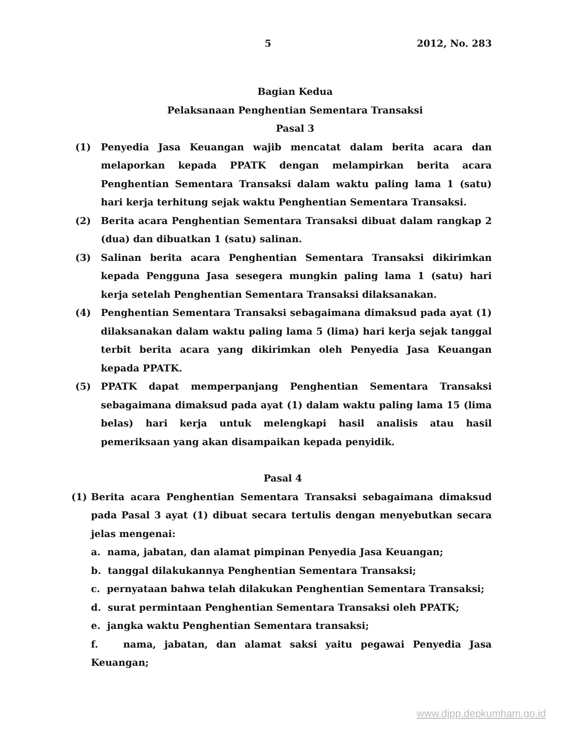5 2012, No. 283
Bagian Kedua
Pelaksanaan Penghentian Sementara Transaksi
Pasal 3
(1) Penyedia Jasa Keuangan wajib mencatat dalam berita acara dan melaporkan kepada PPATK dengan melampirkan berita acara Penghentian Sementara Transaksi dalam waktu paling lama 1 (satu) hari kerja terhitung sejak waktu Penghentian Sementara Transaksi.
(2) Berita acara Penghentian Sementara Transaksi dibuat dalam rangkap 2 (dua) dan dibuatkan 1 (satu) salinan.
(3) Salinan berita acara Penghentian Sementara Transaksi dikirimkan kepada Pengguna Jasa sesegera mungkin paling lama 1 (satu) hari kerja setelah Penghentian Sementara Transaksi dilaksanakan.
(4) Penghentian Sementara Transaksi sebagaimana dimaksud pada ayat (1) dilaksanakan dalam waktu paling lama 5 (lima) hari kerja sejak tanggal terbit berita acara yang dikirimkan oleh Penyedia Jasa Keuangan kepada PPATK.
(5) PPATK dapat memperpanjang Penghentian Sementara Transaksi sebagaimana dimaksud pada ayat (1) dalam waktu paling lama 15 (lima belas) hari kerja untuk melengkapi hasil analisis atau hasil pemeriksaan yang akan disampaikan kepada penyidik.
Pasal 4
(1) Berita acara Penghentian Sementara Transaksi sebagaimana dimaksud pada Pasal 3 ayat (1) dibuat secara tertulis dengan menyebutkan secara jelas mengenai:
a. nama, jabatan, dan alamat pimpinan Penyedia Jasa Keuangan;
b. tanggal dilakukannya Penghentian Sementara Transaksi;
c. pernyataan bahwa telah dilakukan Penghentian Sementara Transaksi;
d. surat permintaan Penghentian Sementara Transaksi oleh PPATK;
e. jangka waktu Penghentian Sementara transaksi;
f. nama, jabatan, dan alamat saksi yaitu pegawai Penyedia Jasa Keuangan;
www.djpp.depkumham.go.id